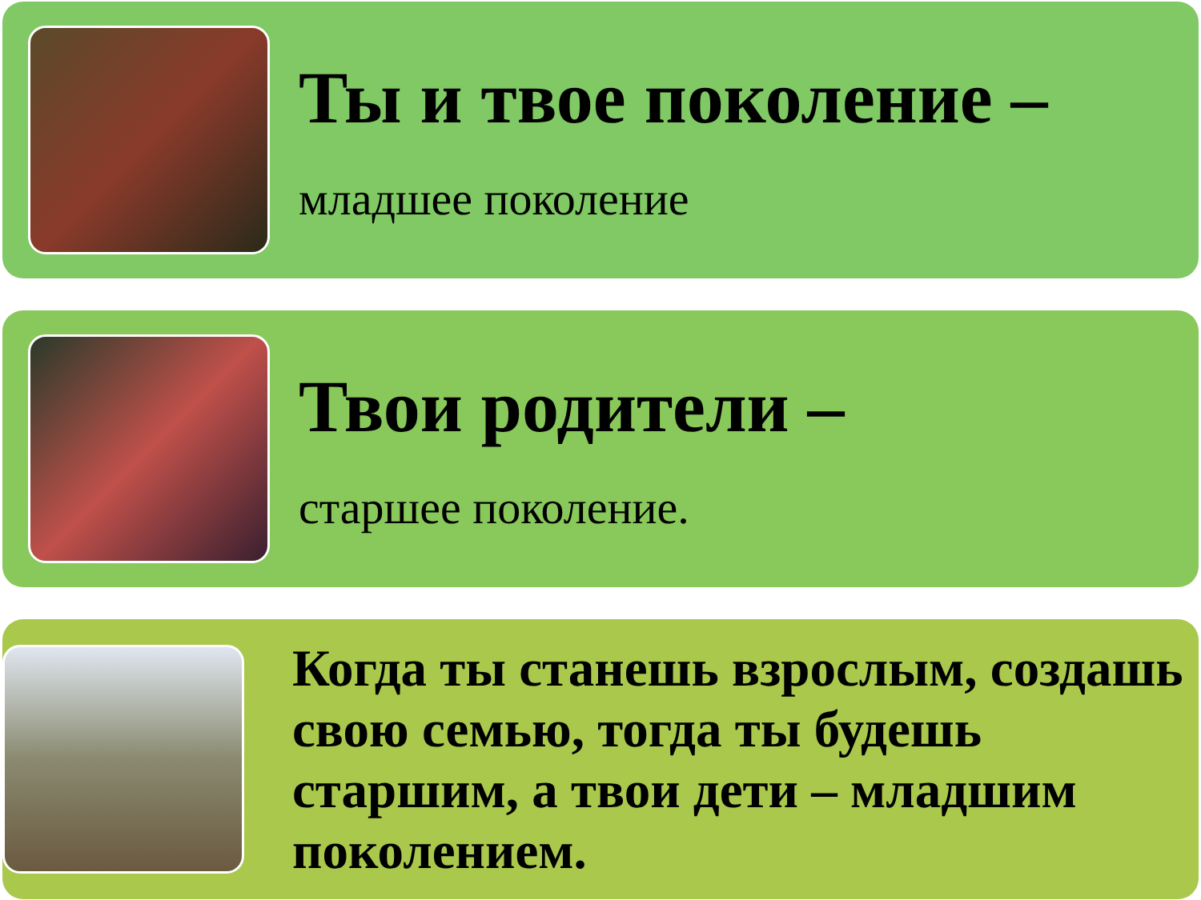Ты и твое поколение –
младшее поколение
Твои родители –
старшее поколение.
Когда ты станешь взрослым, создашь свою семью, тогда ты будешь старшим, а твои дети – младшим поколением.